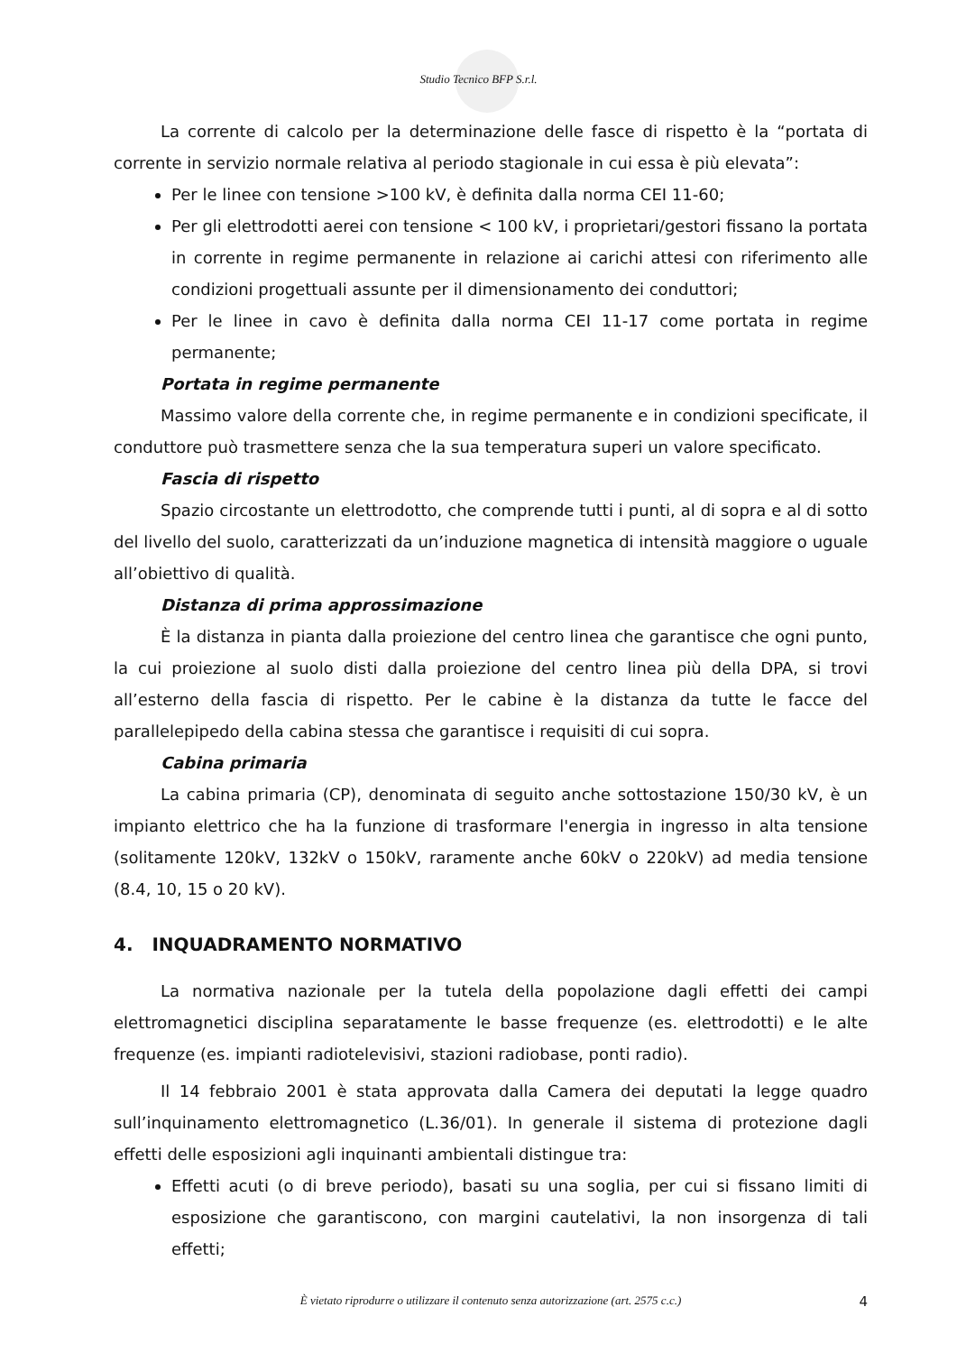Studio Tecnico BFP S.r.l.
La corrente di calcolo per la determinazione delle fasce di rispetto è la “portata di corrente in servizio normale relativa al periodo stagionale in cui essa è più elevata”:
Per le linee con tensione >100 kV, è definita dalla norma CEI 11-60;
Per gli elettrodotti aerei con tensione < 100 kV, i proprietari/gestori fissano la portata in corrente in regime permanente in relazione ai carichi attesi con riferimento alle condizioni progettuali assunte per il dimensionamento dei conduttori;
Per le linee in cavo è definita dalla norma CEI 11-17 come portata in regime permanente;
Portata in regime permanente
Massimo valore della corrente che, in regime permanente e in condizioni specificate, il conduttore può trasmettere senza che la sua temperatura superi un valore specificato.
Fascia di rispetto
Spazio circostante un elettrodotto, che comprende tutti i punti, al di sopra e al di sotto del livello del suolo, caratterizzati da un’induzione magnetica di intensità maggiore o uguale all’obiettivo di qualità.
Distanza di prima approssimazione
È la distanza in pianta dalla proiezione del centro linea che garantisce che ogni punto, la cui proiezione al suolo disti dalla proiezione del centro linea più della DPA, si trovi all’esterno della fascia di rispetto. Per le cabine è la distanza da tutte le facce del parallelepipedo della cabina stessa che garantisce i requisiti di cui sopra.
Cabina primaria
La cabina primaria (CP), denominata di seguito anche sottostazione 150/30 kV, è un impianto elettrico che ha la funzione di trasformare l'energia in ingresso in alta tensione (solitamente 120kV, 132kV o 150kV, raramente anche 60kV o 220kV) ad media tensione (8.4, 10, 15 o 20 kV).
4. INQUADRAMENTO NORMATIVO
La normativa nazionale per la tutela della popolazione dagli effetti dei campi elettromagnetici disciplina separatamente le basse frequenze (es. elettrodotti) e le alte frequenze (es. impianti radiotelevisivi, stazioni radiobase, ponti radio).
Il 14 febbraio 2001 è stata approvata dalla Camera dei deputati la legge quadro sull’inquinamento elettromagnetico (L.36/01). In generale il sistema di protezione dagli effetti delle esposizioni agli inquinanti ambientali distingue tra:
Effetti acuti (o di breve periodo), basati su una soglia, per cui si fissano limiti di esposizione che garantiscono, con margini cautelativi, la non insorgenza di tali effetti;
È vietato riprodurre o utilizzare il contenuto senza autorizzazione (art. 2575 c.c.)
4